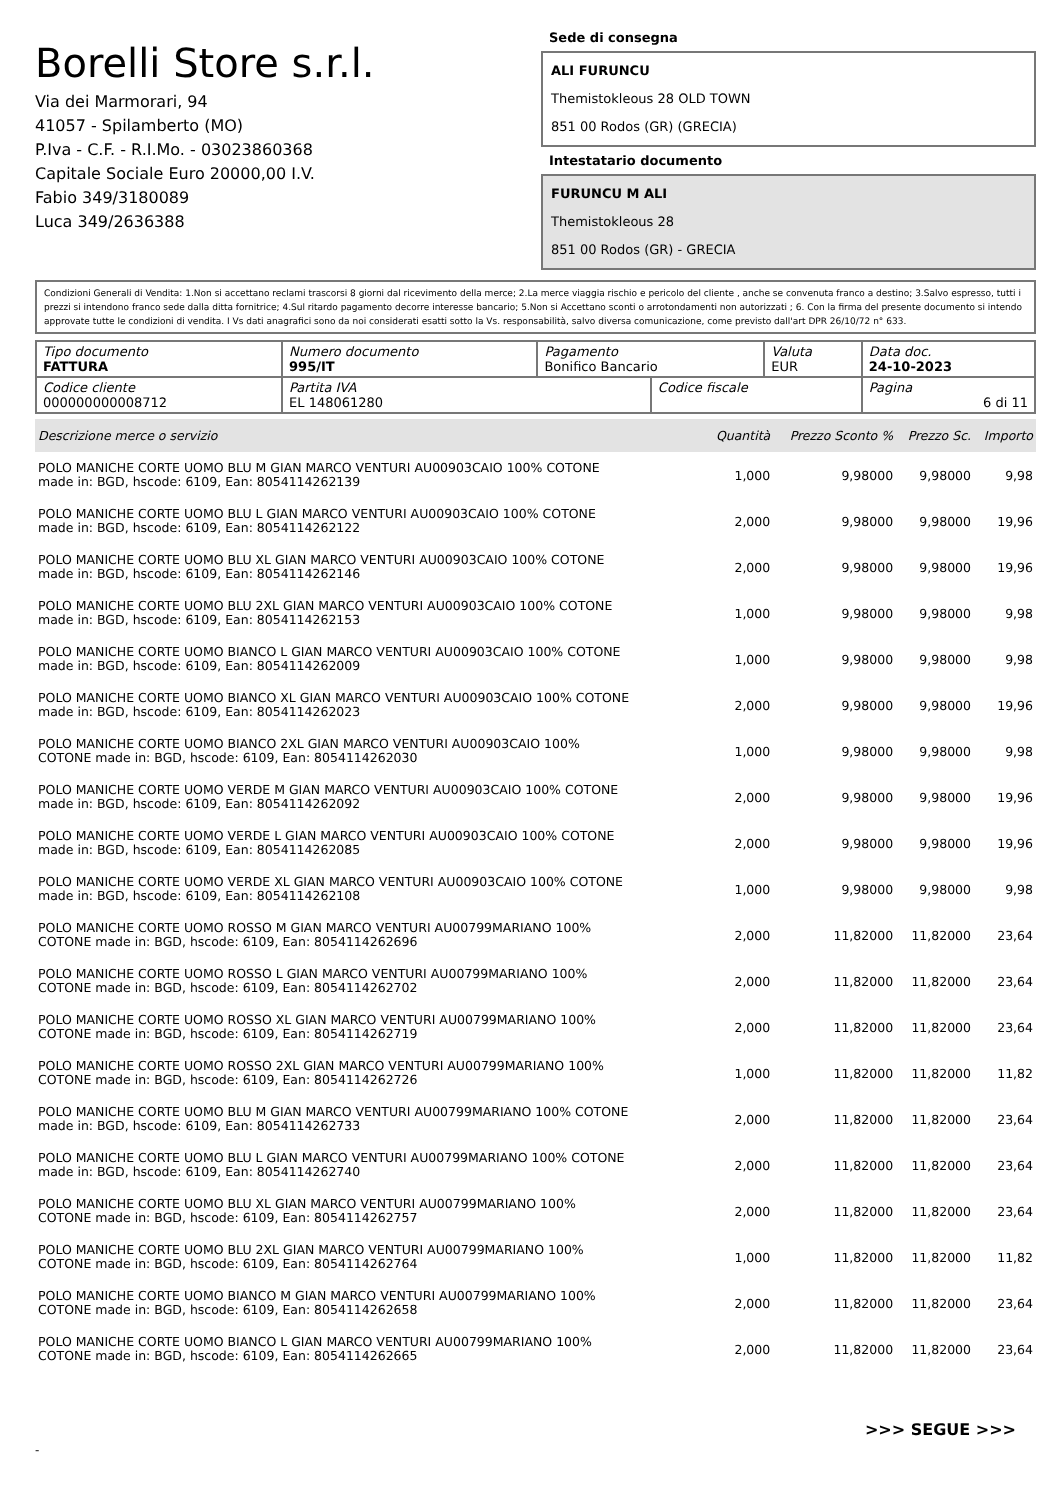Borelli Store s.r.l.
Via dei Marmorari, 94
41057 - Spilamberto (MO)
P.Iva - C.F. - R.I.Mo. - 03023860368
Capitale Sociale Euro 20000,00 I.V.
Fabio 349/3180089
Luca 349/2636388
Sede di consegna
ALI FURUNCU
Themistokleous 28 OLD TOWN
851 00 Rodos (GR) (GRECIA)
Intestatario documento
FURUNCU M ALI
Themistokleous 28
851 00 Rodos (GR) - GRECIA
Condizioni Generali di Vendita: 1.Non si accettano reclami trascorsi 8 giorni dal ricevimento della merce; 2.La merce viaggia rischio e pericolo del cliente , anche se convenuta franco a destino; 3.Salvo espresso, tutti i prezzi si intendono franco sede dalla ditta fornitrice; 4.Sul ritardo pagamento decorre interesse bancario; 5.Non si Accettano sconti o arrotondamenti non autorizzati ; 6. Con la firma del presente documento si intendo approvate tutte le condizioni di vendita. I Vs dati anagrafici sono da noi considerati esatti sotto la Vs. responsabilità, salvo diversa comunicazione, come previsto dall'art DPR 26/10/72 n° 633.
| Tipo documento FATTURA | Numero documento 995/IT | Pagamento Bonifico Bancario | | Valuta EUR | Data doc. 24-10-2023 |
| Codice cliente 000000000008712 | Partita IVA EL 148061280 | | Codice fiscale | | Pagina 6 di 11 |
| Descrizione merce o servizio | Quantità | Prezzo Sconto % | Prezzo Sc. | Importo |
| --- | --- | --- | --- | --- |
| POLO MANICHE CORTE UOMO BLU M GIAN MARCO VENTURI AU00903CAIO 100% COTONE made in: BGD, hscode: 6109, Ean: 8054114262139 | 1,000 | 9,98000 | 9,98000 | 9,98 |
| POLO MANICHE CORTE UOMO BLU L GIAN MARCO VENTURI AU00903CAIO 100% COTONE made in: BGD, hscode: 6109, Ean: 8054114262122 | 2,000 | 9,98000 | 9,98000 | 19,96 |
| POLO MANICHE CORTE UOMO BLU XL GIAN MARCO VENTURI AU00903CAIO 100% COTONE made in: BGD, hscode: 6109, Ean: 8054114262146 | 2,000 | 9,98000 | 9,98000 | 19,96 |
| POLO MANICHE CORTE UOMO BLU 2XL GIAN MARCO VENTURI AU00903CAIO 100% COTONE made in: BGD, hscode: 6109, Ean: 8054114262153 | 1,000 | 9,98000 | 9,98000 | 9,98 |
| POLO MANICHE CORTE UOMO BIANCO L GIAN MARCO VENTURI AU00903CAIO 100% COTONE made in: BGD, hscode: 6109, Ean: 8054114262009 | 1,000 | 9,98000 | 9,98000 | 9,98 |
| POLO MANICHE CORTE UOMO BIANCO XL GIAN MARCO VENTURI AU00903CAIO 100% COTONE made in: BGD, hscode: 6109, Ean: 8054114262023 | 2,000 | 9,98000 | 9,98000 | 19,96 |
| POLO MANICHE CORTE UOMO BIANCO 2XL GIAN MARCO VENTURI AU00903CAIO 100% COTONE made in: BGD, hscode: 6109, Ean: 8054114262030 | 1,000 | 9,98000 | 9,98000 | 9,98 |
| POLO MANICHE CORTE UOMO VERDE M GIAN MARCO VENTURI AU00903CAIO 100% COTONE made in: BGD, hscode: 6109, Ean: 8054114262092 | 2,000 | 9,98000 | 9,98000 | 19,96 |
| POLO MANICHE CORTE UOMO VERDE L GIAN MARCO VENTURI AU00903CAIO 100% COTONE made in: BGD, hscode: 6109, Ean: 8054114262085 | 2,000 | 9,98000 | 9,98000 | 19,96 |
| POLO MANICHE CORTE UOMO VERDE XL GIAN MARCO VENTURI AU00903CAIO 100% COTONE made in: BGD, hscode: 6109, Ean: 8054114262108 | 1,000 | 9,98000 | 9,98000 | 9,98 |
| POLO MANICHE CORTE UOMO ROSSO M GIAN MARCO VENTURI AU00799MARIANO 100% COTONE made in: BGD, hscode: 6109, Ean: 8054114262696 | 2,000 | 11,82000 | 11,82000 | 23,64 |
| POLO MANICHE CORTE UOMO ROSSO L GIAN MARCO VENTURI AU00799MARIANO 100% COTONE made in: BGD, hscode: 6109, Ean: 8054114262702 | 2,000 | 11,82000 | 11,82000 | 23,64 |
| POLO MANICHE CORTE UOMO ROSSO XL GIAN MARCO VENTURI AU00799MARIANO 100% COTONE made in: BGD, hscode: 6109, Ean: 8054114262719 | 2,000 | 11,82000 | 11,82000 | 23,64 |
| POLO MANICHE CORTE UOMO ROSSO 2XL GIAN MARCO VENTURI AU00799MARIANO 100% COTONE made in: BGD, hscode: 6109, Ean: 8054114262726 | 1,000 | 11,82000 | 11,82000 | 11,82 |
| POLO MANICHE CORTE UOMO BLU M GIAN MARCO VENTURI AU00799MARIANO 100% COTONE made in: BGD, hscode: 6109, Ean: 8054114262733 | 2,000 | 11,82000 | 11,82000 | 23,64 |
| POLO MANICHE CORTE UOMO BLU L GIAN MARCO VENTURI AU00799MARIANO 100% COTONE made in: BGD, hscode: 6109, Ean: 8054114262740 | 2,000 | 11,82000 | 11,82000 | 23,64 |
| POLO MANICHE CORTE UOMO BLU XL GIAN MARCO VENTURI AU00799MARIANO 100% COTONE made in: BGD, hscode: 6109, Ean: 8054114262757 | 2,000 | 11,82000 | 11,82000 | 23,64 |
| POLO MANICHE CORTE UOMO BLU 2XL GIAN MARCO VENTURI AU00799MARIANO 100% COTONE made in: BGD, hscode: 6109, Ean: 8054114262764 | 1,000 | 11,82000 | 11,82000 | 11,82 |
| POLO MANICHE CORTE UOMO BIANCO M GIAN MARCO VENTURI AU00799MARIANO 100% COTONE made in: BGD, hscode: 6109, Ean: 8054114262658 | 2,000 | 11,82000 | 11,82000 | 23,64 |
| POLO MANICHE CORTE UOMO BIANCO L GIAN MARCO VENTURI AU00799MARIANO 100% COTONE made in: BGD, hscode: 6109, Ean: 8054114262665 | 2,000 | 11,82000 | 11,82000 | 23,64 |
>>> SEGUE >>>
-